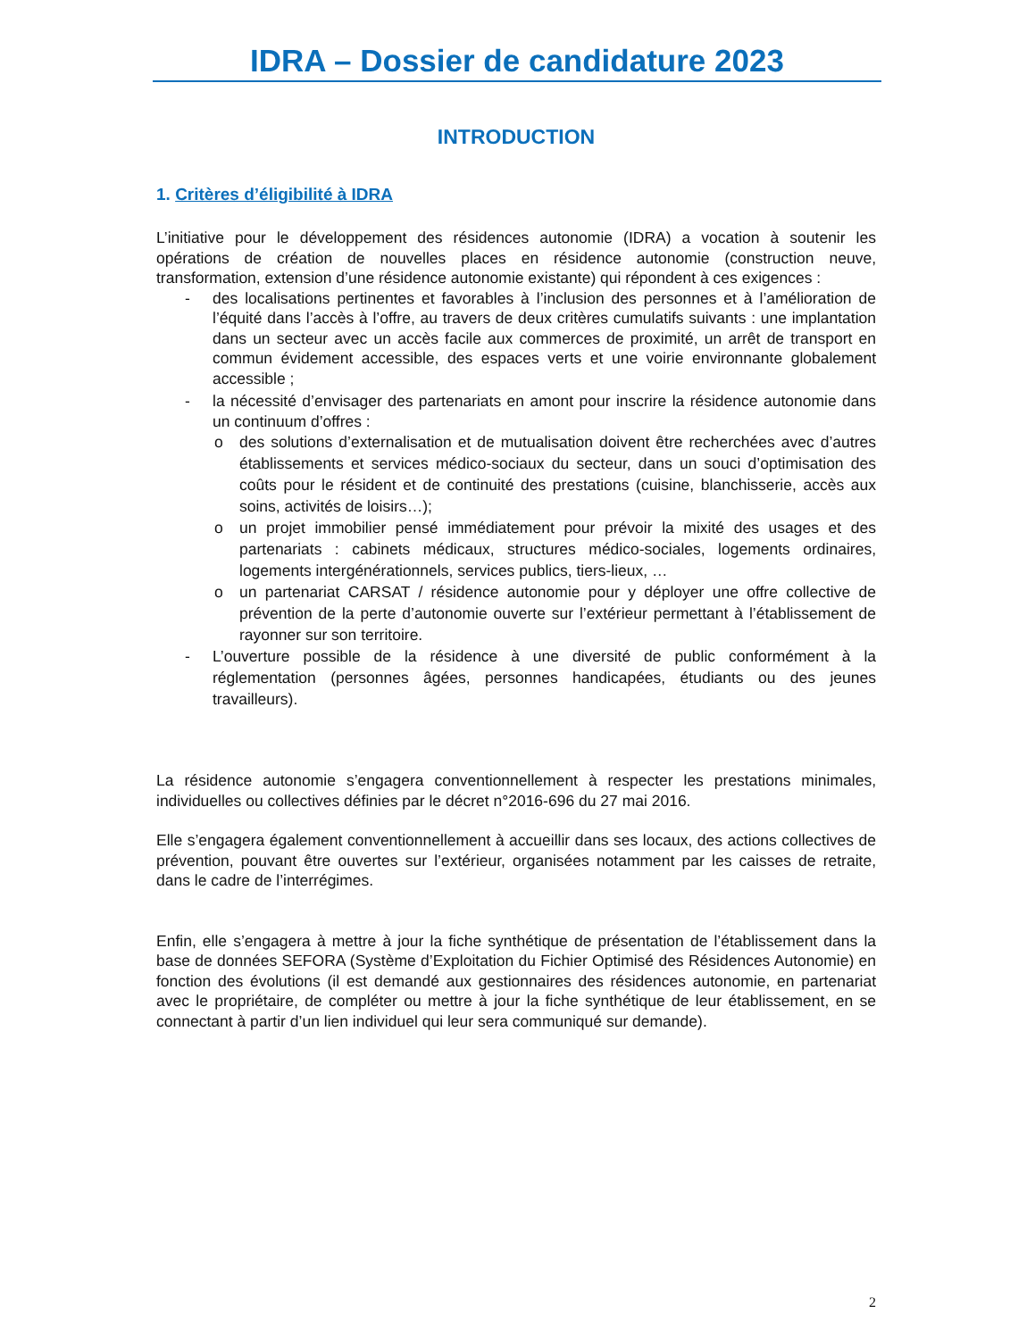IDRA – Dossier de candidature 2023
INTRODUCTION
1. Critères d’éligibilité à IDRA
L’initiative pour le développement des résidences autonomie (IDRA) a vocation à soutenir les opérations de création de nouvelles places en résidence autonomie (construction neuve, transformation, extension d’une résidence autonomie existante) qui répondent à ces exigences :
- des localisations pertinentes et favorables à l’inclusion des personnes et à l’amélioration de l’équité dans l’accès à l’offre, au travers de deux critères cumulatifs suivants : une implantation dans un secteur avec un accès facile aux commerces de proximité, un arrêt de transport en commun évidement accessible, des espaces verts et une voirie environnante globalement accessible ;
- la nécessité d’envisager des partenariats en amont pour inscrire la résidence autonomie dans un continuum d’offres :
o des solutions d’externalisation et de mutualisation doivent être recherchées avec d’autres établissements et services médico-sociaux du secteur, dans un souci d’optimisation des coûts pour le résident et de continuité des prestations (cuisine, blanchisserie, accès aux soins, activités de loisirs…);
o un projet immobilier pensé immédiatement pour prévoir la mixité des usages et des partenariats : cabinets médicaux, structures médico-sociales, logements ordinaires, logements intergénérationnels, services publics, tiers-lieux, …
o un partenariat CARSAT / résidence autonomie pour y déployer une offre collective de prévention de la perte d’autonomie ouverte sur l’extérieur permettant à l’établissement de rayonner sur son territoire.
- L’ouverture possible de la résidence à une diversité de public conformément à la réglementation (personnes âgées, personnes handicapées, étudiants ou des jeunes travailleurs).
La résidence autonomie s’engagera conventionnellement à respecter les prestations minimales, individuelles ou collectives définies par le décret n°2016-696 du 27 mai 2016.
Elle s’engagera également conventionnellement à accueillir dans ses locaux, des actions collectives de prévention, pouvant être ouvertes sur l’extérieur, organisées notamment par les caisses de retraite, dans le cadre de l’interrégimes.
Enfin, elle s’engagera à mettre à jour la fiche synthétique de présentation de l’établissement dans la base de données SEFORA (Système d’Exploitation du Fichier Optimisé des Résidences Autonomie) en fonction des évolutions (il est demandé aux gestionnaires des résidences autonomie, en partenariat avec le propriétaire, de compléter ou mettre à jour la fiche synthétique de leur établissement, en se connectant à partir d’un lien individuel qui leur sera communiqué sur demande).
2